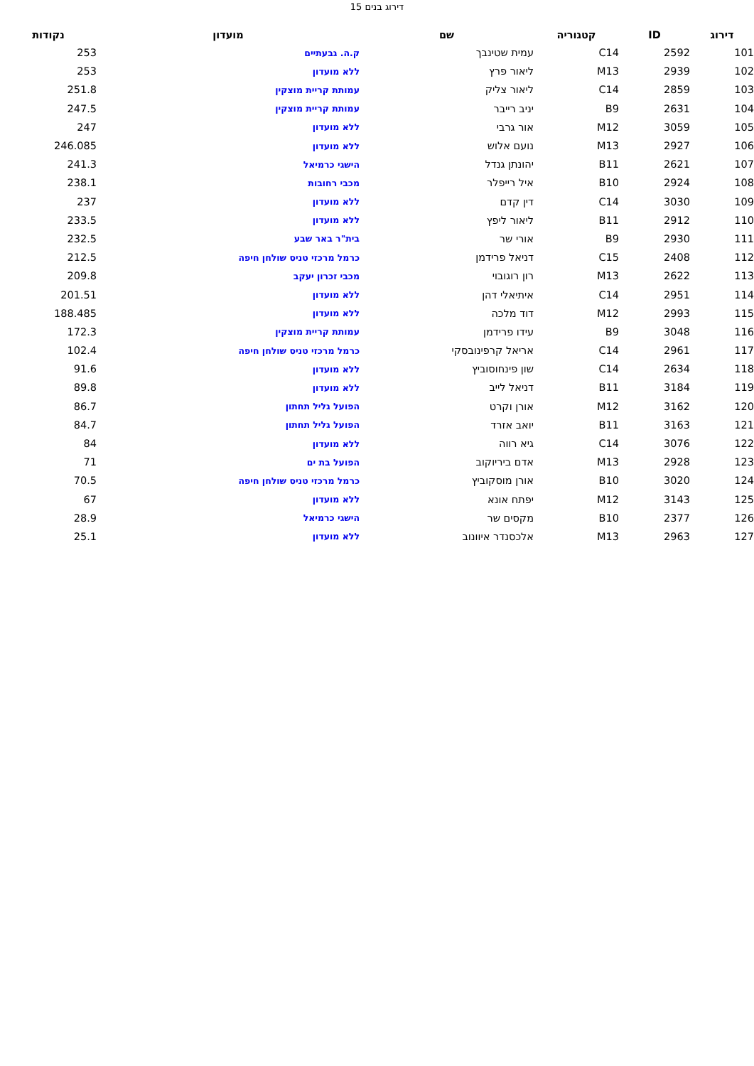דירוג בנים 15
| דירוג | ID | קטגוריה | שם | מועדון | נקודות |
| --- | --- | --- | --- | --- | --- |
| 101 | 2592 | C14 | עמית שטינבך | ק.ה. גבעתיים | 253 |
| 102 | 2939 | M13 | ליאור פרץ | ללא מועדון | 253 |
| 103 | 2859 | C14 | ליאור צליק | עמותת קריית מוצקין | 251.8 |
| 104 | 2631 | B9 | יניב רייבר | עמותת קריית מוצקין | 247.5 |
| 105 | 3059 | M12 | אור גרבי | ללא מועדון | 247 |
| 106 | 2927 | M13 | נועם אלוש | ללא מועדון | 246.085 |
| 107 | 2621 | B11 | יהונתן גנדל | הישגי כרמיאל | 241.3 |
| 108 | 2924 | B10 | איל רייפלר | מכבי רחובות | 238.1 |
| 109 | 3030 | C14 | דין קדם | ללא מועדון | 237 |
| 110 | 2912 | B11 | ליאור ליפץ | ללא מועדון | 233.5 |
| 111 | 2930 | B9 | אורי שר | בית"ר באר שבע | 232.5 |
| 112 | 2408 | C15 | דניאל פרידמן | כרמל מרכזי טניס שולחן חיפה | 212.5 |
| 113 | 2622 | M13 | רון רוגובוי | מכבי זכרון יעקב | 209.8 |
| 114 | 2951 | C14 | איתיאלי דהן | ללא מועדון | 201.51 |
| 115 | 2993 | M12 | דוד מלכה | ללא מועדון | 188.485 |
| 116 | 3048 | B9 | עידו פרידמן | עמותת קריית מוצקין | 172.3 |
| 117 | 2961 | C14 | אריאל קרפינובסקי | כרמל מרכזי טניס שולחן חיפה | 102.4 |
| 118 | 2634 | C14 | שון פינחוסוביץ | ללא מועדון | 91.6 |
| 119 | 3184 | B11 | דניאל לייב | ללא מועדון | 89.8 |
| 120 | 3162 | M12 | אורן וקרט | הפועל גליל תחתון | 86.7 |
| 121 | 3163 | B11 | יואב אזרד | הפועל גליל תחתון | 84.7 |
| 122 | 3076 | C14 | גיא רווה | ללא מועדון | 84 |
| 123 | 2928 | M13 | אדם ביריוקוב | הפועל בת ים | 71 |
| 124 | 3020 | B10 | אורן מוסקוביץ | כרמל מרכזי טניס שולחן חיפה | 70.5 |
| 125 | 3143 | M12 | יפתח אונא | ללא מועדון | 67 |
| 126 | 2377 | B10 | מקסים שר | הישגי כרמיאל | 28.9 |
| 127 | 2963 | M13 | אלכסנדר איוונוב | ללא מועדון | 25.1 |